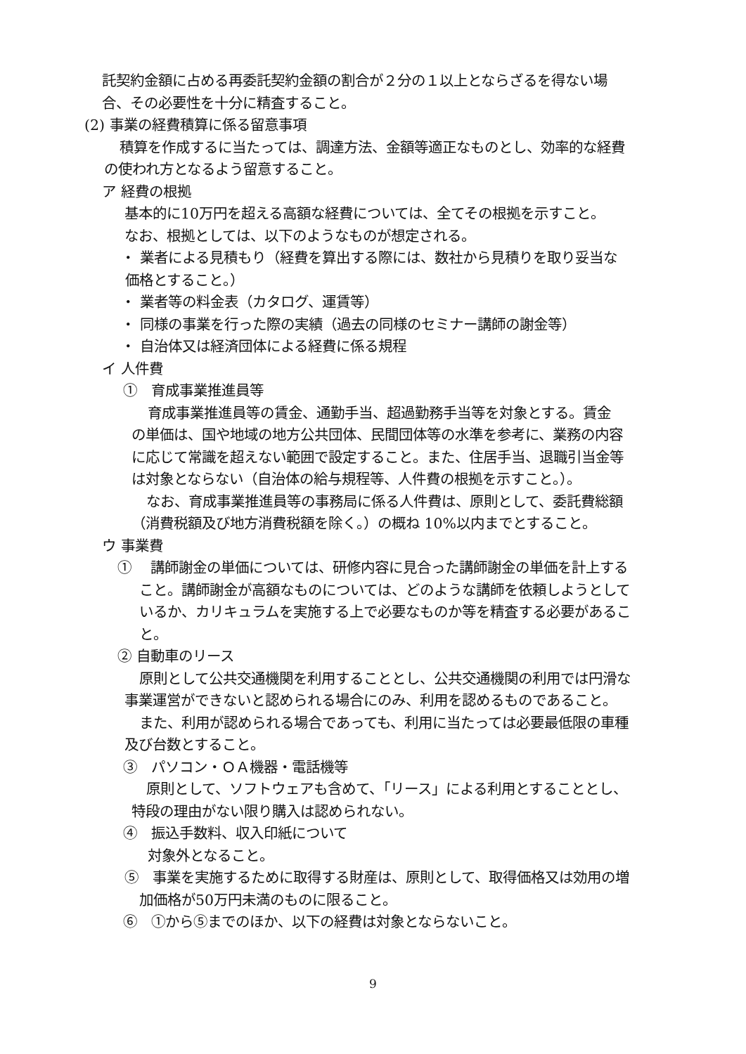託契約金額に占める再委託契約金額の割合が２分の１以上とならざるを得ない場
合、その必要性を十分に精査すること。
(2) 事業の経費積算に係る留意事項
積算を作成するに当たっては、調達方法、金額等適正なものとし、効率的な経費
の使われ方となるよう留意すること。
ア 経費の根拠
基本的に10万円を超える高額な経費については、全てその根拠を示すこと。
なお、根拠としては、以下のようなものが想定される。
・ 業者による見積もり（経費を算出する際には、数社から見積りを取り妥当な
価格とすること。）
・ 業者等の料金表（カタログ、運賃等）
・ 同様の事業を行った際の実績（過去の同様のセミナー講師の謝金等）
・ 自治体又は経済団体による経費に係る規程
イ 人件費
①　育成事業推進員等
育成事業推進員等の賃金、通勤手当、超過勤務手当等を対象とする。賃金
の単価は、国や地域の地方公共団体、民間団体等の水準を参考に、業務の内容
に応じて常識を超えない範囲で設定すること。また、住居手当、退職引当金等
は対象とならない（自治体の給与規程等、人件費の根拠を示すこと。）。
なお、育成事業推進員等の事務局に係る人件費は、原則として、委託費総額
（消費税額及び地方消費税額を除く。）の概ね 10%以内までとすること。
ウ 事業費
①　 講師謝金の単価については、研修内容に見合った講師謝金の単価を計上する
こと。講師謝金が高額なものについては、どのような講師を依頼しようとして
いるか、カリキュラムを実施する上で必要なものか等を精査する必要があるこ
と。
② 自動車のリース
原則として公共交通機関を利用することとし、公共交通機関の利用では円滑な
事業運営ができないと認められる場合にのみ、利用を認めるものであること。
また、利用が認められる場合であっても、利用に当たっては必要最低限の車種
及び台数とすること。
③　パソコン・ＯＡ機器・電話機等
原則として、ソフトウェアも含めて、「リース」による利用とすることとし、
特段の理由がない限り購入は認められない。
④　振込手数料、収入印紙について
対象外となること。
⑤　事業を実施するために取得する財産は、原則として、取得価格又は効用の増
加価格が50万円未満のものに限ること。
⑥　①から⑤までのほか、以下の経費は対象とならないこと。
9